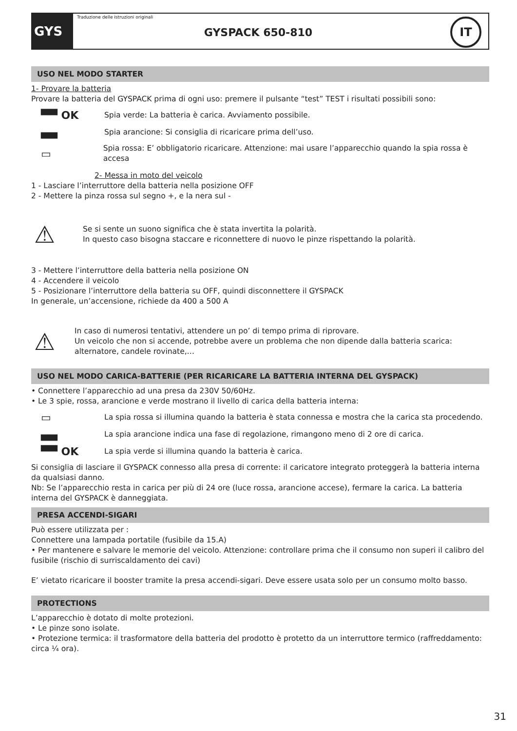GYS
Traduzione delle istruzioni originali
GYSPACK 650-810
IT
USO NEL MODO STARTER
1- Provare la batteria
Provare la batteria del GYSPACK prima di ogni uso: premere il pulsante “test” TEST i risultati possibili sono:
▀▀ OK
Spia verde: La batteria è carica. Avviamento possibile.
▄▄
Spia arancione: Si consiglia di ricaricare prima dell’uso.
▭
Spia rossa: E’ obbligatorio ricaricare. Attenzione: mai usare l’apparecchio quando la spia rossa è accesa
2- Messa in moto del veicolo
1 - Lasciare l’interruttore della batteria nella posizione OFF
2 - Mettere la pinza rossa sul segno +, e la nera sul -
⚠
Se si sente un suono significa che è stata invertita la polarità.
In questo caso bisogna staccare e riconnettere di nuovo le pinze rispettando la polarità.
3 - Mettere l’interruttore della batteria nella posizione ON
4 - Accendere il veicolo
5 - Posizionare l’interruttore della batteria su OFF, quindi disconnettere il GYSPACK
In generale, un’accensione, richiede da 400 a 500 A
⚠
In caso di numerosi tentativi, attendere un po’ di tempo prima di riprovare.
Un veicolo che non si accende, potrebbe avere un problema che non dipende dalla batteria scarica: alternatore, candele rovinate,…
USO NEL MODO CARICA-BATTERIE (PER RICARICARE LA BATTERIA INTERNA DEL GYSPACK)
• Connettere l’apparecchio ad una presa da 230V 50/60Hz.
• Le 3 spie, rossa, arancione e verde mostrano il livello di carica della batteria interna:
▭
La spia rossa si illumina quando la batteria è stata connessa e mostra che la carica sta procedendo.
▄▄
La spia arancione indica una fase di regolazione, rimangono meno di 2 ore di carica.
▀▀ OK
La spia verde si illumina quando la batteria è carica.
Si consiglia di lasciare il GYSPACK connesso alla presa di corrente: il caricatore integrato proteggerà la batteria interna da qualsiasi danno.
Nb: Se l’apparecchio resta in carica per più di 24 ore (luce rossa, arancione accese), fermare la carica. La batteria interna del GYSPACK è danneggiata.
PRESA ACCENDI-SIGARI
Può essere utilizzata per :
Connettere una lampada portatile (fusibile da 15.A)
• Per mantenere e salvare le memorie del veicolo. Attenzione: controllare prima che il consumo non superi il calibro del fusibile (rischio di surriscaldamento dei cavi)
E’ vietato ricaricare il booster tramite la presa accendi-sigari. Deve essere usata solo per un consumo molto basso.
PROTECTIONS
L’apparecchio è dotato di molte protezioni.
• Le pinze sono isolate.
• Protezione termica: il trasformatore della batteria del prodotto è protetto da un interruttore termico (raffreddamento: circa ¼ ora).
31